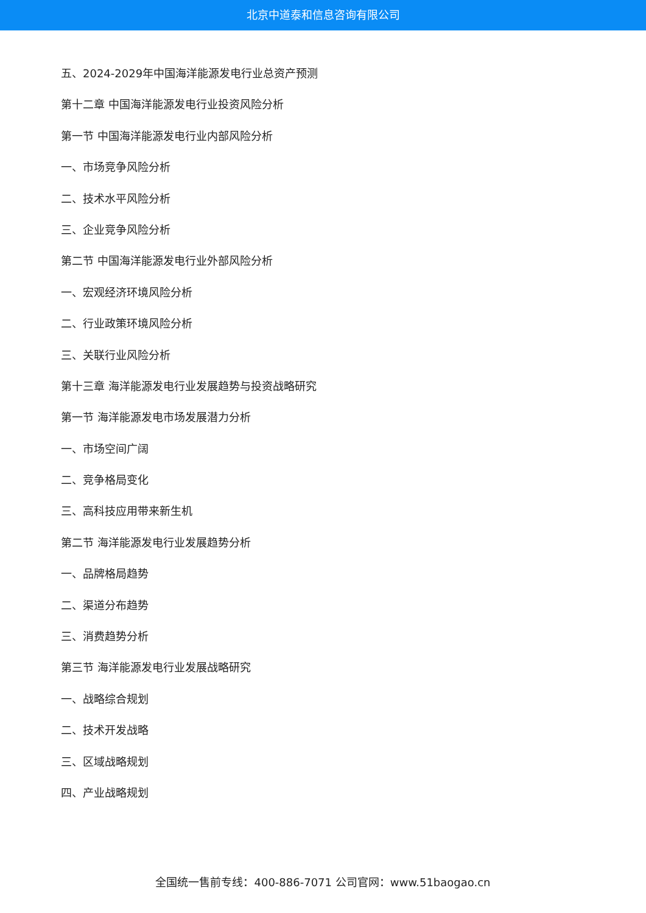北京中道泰和信息咨询有限公司
五、2024-2029年中国海洋能源发电行业总资产预测
第十二章 中国海洋能源发电行业投资风险分析
第一节 中国海洋能源发电行业内部风险分析
一、市场竞争风险分析
二、技术水平风险分析
三、企业竞争风险分析
第二节 中国海洋能源发电行业外部风险分析
一、宏观经济环境风险分析
二、行业政策环境风险分析
三、关联行业风险分析
第十三章 海洋能源发电行业发展趋势与投资战略研究
第一节 海洋能源发电市场发展潜力分析
一、市场空间广阔
二、竞争格局变化
三、高科技应用带来新生机
第二节 海洋能源发电行业发展趋势分析
一、品牌格局趋势
二、渠道分布趋势
三、消费趋势分析
第三节 海洋能源发电行业发展战略研究
一、战略综合规划
二、技术开发战略
三、区域战略规划
四、产业战略规划
全国统一售前专线：400-886-7071 公司官网：www.51baogao.cn